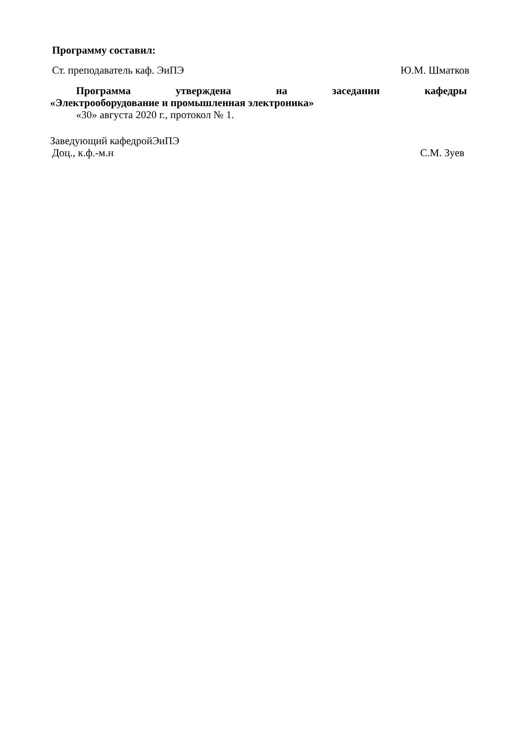Программу составил:
Ст. преподаватель каф. ЭиПЭ Ю.М. Шматков
Программа утверждена на заседании кафедры
«Электрооборудование и промышленная электроника»
«30» августа 2020 г., протокол № 1.
Заведующий кафедройЭиПЭ
Доц., к.ф.-м.н С.М. Зуев